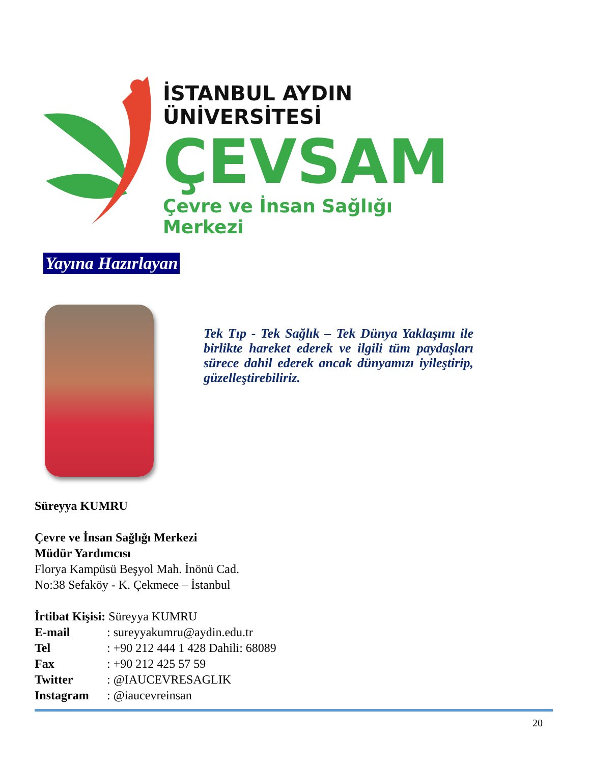İSTANBUL AYDIN ÜNİVERSİTESİ
ÇEVSAM
Çevre ve İnsan Sağlığı Merkezi
Yayına Hazırlayan
Tek Tıp - Tek Sağlık – Tek Dünya Yaklaşımı ile birlikte hareket ederek ve ilgili tüm paydaşları sürece dahil ederek ancak dünyamızı iyileştirip, güzelleştirebiliriz.
Süreyya KUMRU
Çevre ve İnsan Sağlığı Merkezi
Müdür Yardımcısı
Florya Kampüsü Beşyol Mah. İnönü Cad.
No:38 Sefaköy - K. Çekmece – İstanbul
İrtibat Kişisi: Süreyya KUMRU
E-mail: sureyyakumru@aydin.edu.tr
Tel: +90 212 444 1 428 Dahili: 68089
Fax: +90 212 425 57 59
Twitter: @IAUCEVRESAGLIK
Instagram: @iaucevreinsan
20